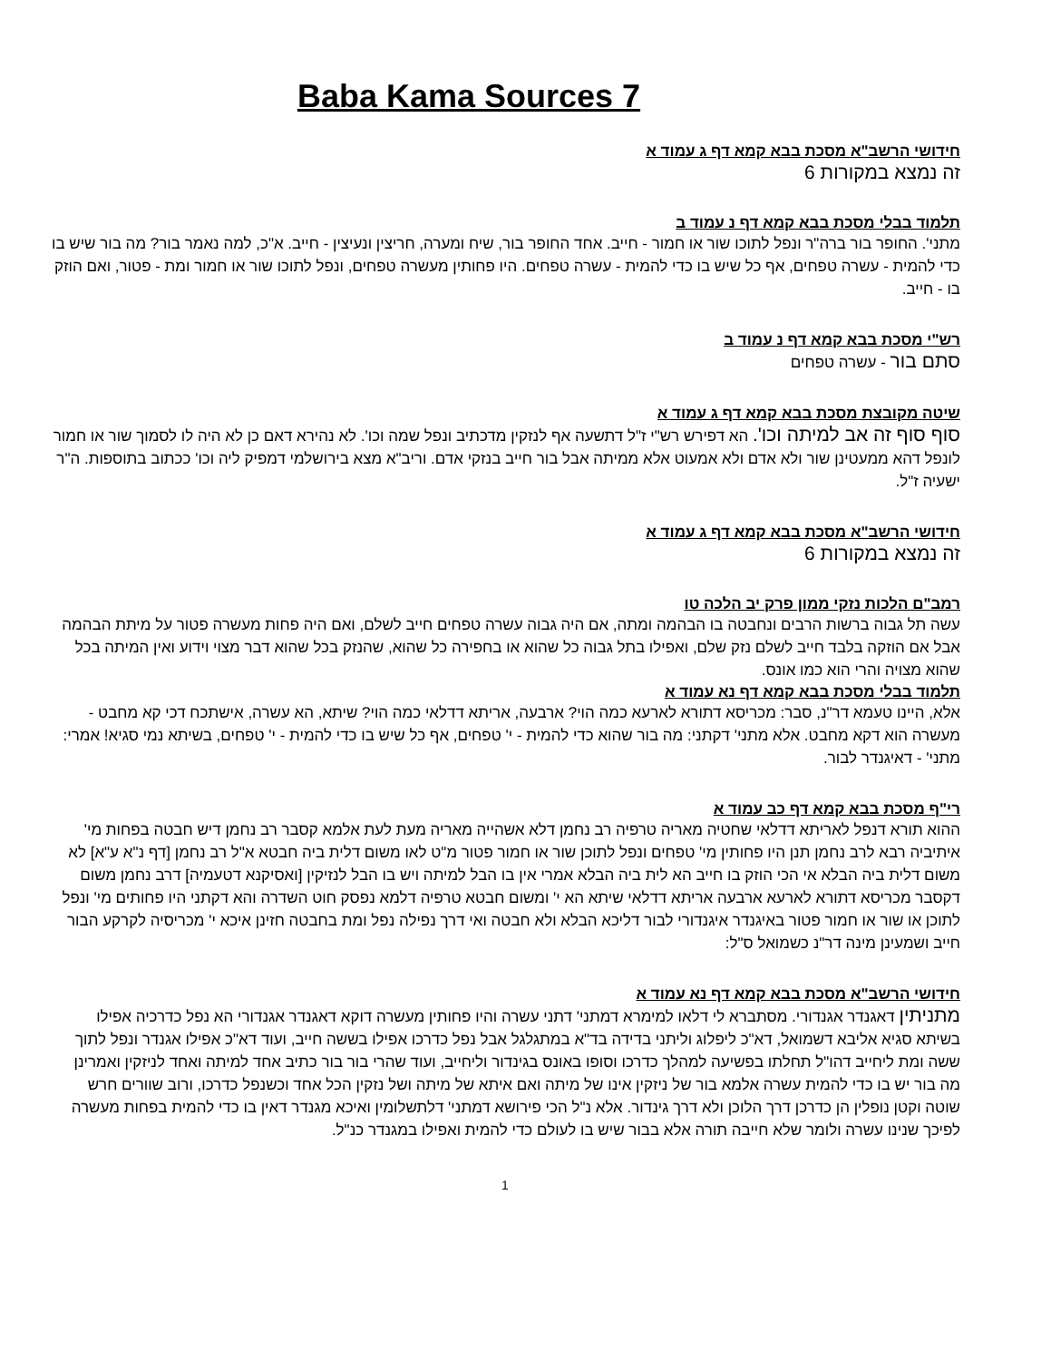Baba Kama Sources 7
חידושי הרשב"א מסכת בבא קמא דף ג עמוד א
זה נמצא במקורות 6
תלמוד בבלי מסכת בבא קמא דף נ עמוד ב
מתני'. החופר בור ברה"ר ונפל לתוכו שור או חמור - חייב. אחד החופר בור, שיח ומערה, חריצין ונעיצין - חייב. א"כ, למה נאמר בור? מה בור שיש בו כדי להמית - עשרה טפחים, אף כל שיש בו כדי להמית - עשרה טפחים. היו פחותין מעשרה טפחים, ונפל לתוכו שור או חמור ומת - פטור, ואם הוזק בו - חייב.
רש"י מסכת בבא קמא דף נ עמוד ב
סתם בור - עשרה טפחים
שיטה מקובצת מסכת בבא קמא דף ג עמוד א
סוף סוף זה אב למיתה וכו'. הא דפירש רש"י ז"ל דתשעה אף לנזקין מדכתיב ונפל שמה וכו'. לא נהירא דאם כן לא היה לו לסמוך שור או חמור לונפל דהא ממעטינן שור ולא אדם ולא אמעוט אלא ממיתה אבל בור חייב בנזקי אדם. וריב"א מצא בירושלמי דמפיק ליה וכו' ככתוב בתוספות. ה"ר ישעיה ז"ל.
חידושי הרשב"א מסכת בבא קמא דף ג עמוד א
זה נמצא במקורות 6
רמב"ם הלכות נזקי ממון פרק יב הלכה טו
עשה תל גבוה ברשות הרבים ונחבטה בו הבהמה ומתה, אם היה גבוה עשרה טפחים חייב לשלם, ואם היה פחות מעשרה פטור על מיתת הבהמה אבל אם הוזקה בלבד חייב לשלם נזק שלם, ואפילו בתל גבוה כל שהוא או בחפירה כל שהוא, שהנזק בכל שהוא דבר מצוי וידוע ואין המיתה בכל שהוא מצויה והרי הוא כמו אונס.
תלמוד בבלי מסכת בבא קמא דף נא עמוד א
אלא, היינו טעמא דר"נ, סבר: מכריסא דתורא לארעא כמה הוי? ארבעה, אריתא דדלאי כמה הוי? שיתא, הא עשרה, אישתכח דכי קא מחבט - מעשרה הוא דקא מחבט. אלא מתני' דקתני: מה בור שהוא כדי להמית - י' טפחים, אף כל שיש בו כדי להמית - י' טפחים, בשיתא נמי סגיא! אמרי: מתני' - דאיגנדר לבור.
רי"ף מסכת בבא קמא דף כב עמוד א
ההוא תורא דנפל לאריתא דדלאי שחטיה מאריה טרפיה רב נחמן דלא אשהייה מאריה מעת לעת אלמא קסבר רב נחמן דיש חבטה בפחות מי' איתיביה רבא לרב נחמן תנן היו פחותין מי' טפחים ונפל לתוכן שור או חמור פטור מ"ט לאו משום דלית ביה חבטא א"ל רב נחמן [דף נ"א ע"א] לא משום דלית ביה הבלא אי הכי הוזק בו חייב הא לית ביה הבלא אמרי אין בו הבל למיתה ויש בו הבל לנזיקין [ואסיקנא דטעמיה] דרב נחמן משום דקסבר מכריסא דתורא לארעא ארבעה אריתא דדלאי שיתא הא י' ומשום חבטא טרפיה דלמא נפסק חוט השדרה והא דקתני היו פחותים מי' ונפל לתוכן או שור או חמור פטור באיגנדר איגנדורי לבור דליכא הבלא ולא חבטה ואי דרך נפילה נפל ומת בחבטה חזינן איכא י' מכריסיה לקרקע הבור חייב ושמעינן מינה דר"נ כשמואל ס"ל:
חידושי הרשב"א מסכת בבא קמא דף נא עמוד א
מתניתין דאגנדר אגנדורי. מסתברא לי דלאו למימרא דמתני' דתני עשרה והיו פחותין מעשרה דוקא דאגנדר אגנדורי הא נפל כדרכיה אפילו בשיתא סגיא אליבא דשמואל, דא"כ ליפלוג וליתני בדידה בד"א במתגלגל אבל נפל כדרכו אפילו בששה חייב, ועוד דא"כ אפילו אגנדר ונפל לתוך ששה ומת ליחייב דהו"ל תחלתו בפשיעה למהלך כדרכו וסופו באונס בגינדור וליחייב, ועוד שהרי בור בור כתיב אחד למיתה ואחד לניזקין ואמרינן מה בור יש בו כדי להמית עשרה אלמא בור של ניזקין אינו של מיתה ואם איתא של מיתה ושל נזקין הכל אחד וכשנפל כדרכו, ורוב שוורים חרש שוטה וקטן נופלין הן כדרכן דרך הלוכן ולא דרך גינדור. אלא נ"ל הכי פירושא דמתני' דלתשלומין ואיכא מגנדר דאין בו כדי להמית בפחות מעשרה לפיכך שנינו עשרה ולומר שלא חייבה תורה אלא בבור שיש בו לעולם כדי להמית ואפילו במגנדר כנ"ל.
1